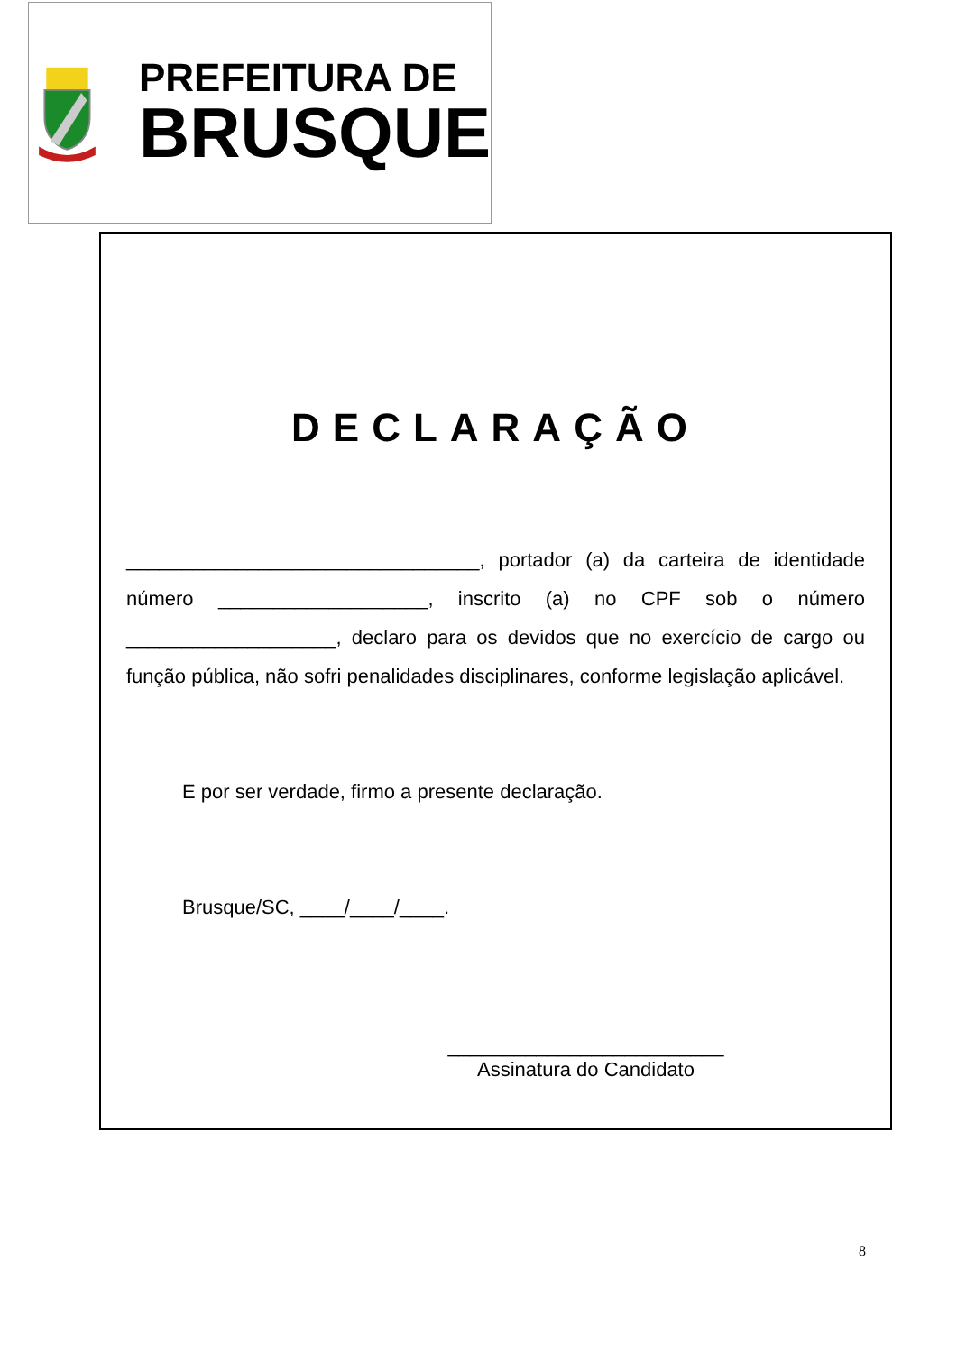PREFEITURA DE
BRUSQUE
DECLARAÇÃO
________________________________, portador (a) da carteira de identidade número ___________________, inscrito (a) no CPF sob o número ___________________, declaro para os devidos que no exercício de cargo ou função pública, não sofri penalidades disciplinares, conforme legislação aplicável.
E por ser verdade, firmo a presente declaração.
Brusque/SC, ____/____/____.
_________________________
Assinatura do Candidato
8